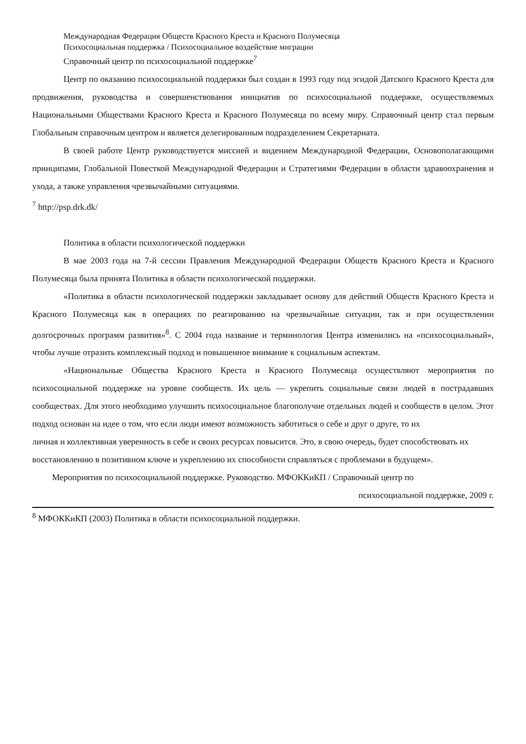Международная Федерация Обществ Красного Креста и Красного Полумесяца
Психосоциальная поддержка / Психосоциальное воздействие миграции
Справочный центр по психосоциальной поддержке<sup>7</sup>
Центр по оказанию психосоциальной поддержки был создан в 1993 году под эгидой Датского Красного Креста для продвижения, руководства и совершенствования инициатив по психосоциальной поддержке, осуществляемых Национальными Обществами Красного Креста и Красного Полумесяца по всему миру. Справочный центр стал первым Глобальным справочным центром и является делегированным подразделением Секретариата.
В своей работе Центр руководствуется миссией и видением Международной Федерации, Основополагающими принципами, Глобальной Повесткой Международной Федерации и Стратегиями Федерации в области здравоохранения и ухода, а также управления чрезвычайными ситуациями.
<sup>7</sup> http://psp.drk.dk/
Политика в области психологической поддержки
В мае 2003 года на 7-й сессии Правления Международной Федерации Обществ Красного Креста и Красного Полумесяца была принята Политика в области психологической поддержки.
«Политика в области психологической поддержки закладывает основу для действий Обществ Красного Креста и Красного Полумесяца как в операциях по реагированию на чрезвычайные ситуации, так и при осуществлении долгосрочных программ развития»<sup>8</sup>. С 2004 года название и терминология Центра изменились на «психосоциальный», чтобы лучше отразить комплексный подход и повышенное внимание к социальным аспектам.
«Национальные Общества Красного Креста и Красного Полумесяца осуществляют мероприятия по психосоциальной поддержке на уровне сообществ. Их цель — укрепить социальные связи людей в пострадавших сообществах. Для этого необходимо улучшить психосоциальное благополучие отдельных людей и сообществ в целом. Этот подход основан на идее о том, что если люди имеют возможность заботиться о себе и друг о друге, то их
личная и коллективная уверенность в себе и своих ресурсах повысится. Это, в свою очередь, будет способствовать их восстановлению в позитивном ключе и укреплению их способности справляться с проблемами в будущем».
Мероприятия по психосоциальной поддержке. Руководство. МФОККиКП / Справочный центр по
психосоциальной поддержке, 2009 г.
<sup>8</sup> МФОККиКП (2003) Политика в области психосоциальной поддержки.